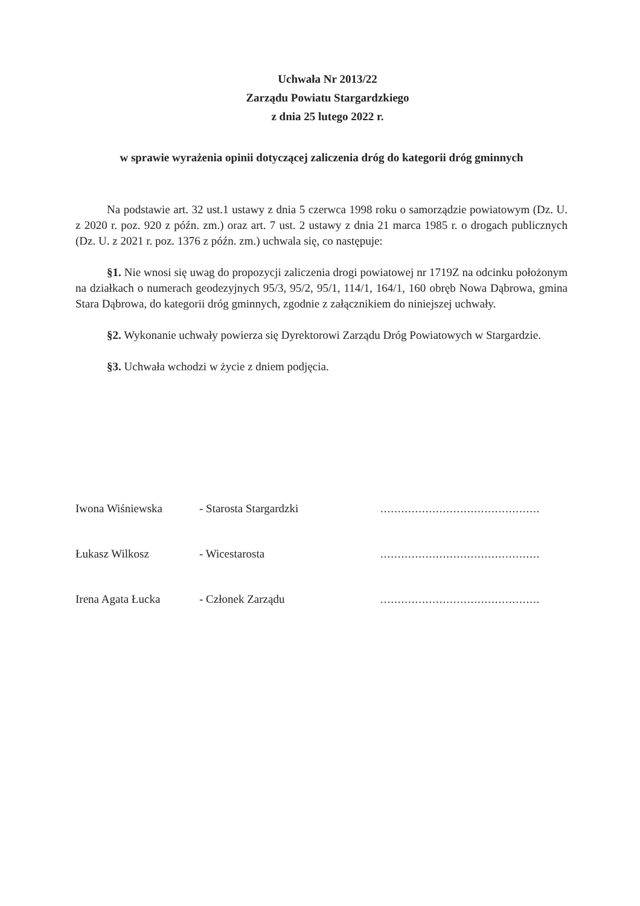Uchwała Nr 2013/22
Zarządu Powiatu Stargardzkiego
z dnia 25 lutego 2022 r.
w sprawie wyrażenia opinii dotyczącej zaliczenia dróg do kategorii dróg gminnych
Na podstawie art. 32 ust.1 ustawy z dnia 5 czerwca 1998 roku o samorządzie powiatowym (Dz. U. z 2020 r. poz. 920 z późn. zm.) oraz art. 7 ust. 2 ustawy z dnia 21 marca 1985 r. o drogach publicznych (Dz. U. z 2021 r. poz. 1376 z późn. zm.) uchwala się, co następuje:
§1. Nie wnosi się uwag do propozycji zaliczenia drogi powiatowej nr 1719Z na odcinku położonym na działkach o numerach geodezyjnych 95/3, 95/2, 95/1, 114/1, 164/1, 160 obręb Nowa Dąbrowa, gmina Stara Dąbrowa, do kategorii dróg gminnych, zgodnie z załącznikiem do niniejszej uchwały.
§2. Wykonanie uchwały powierza się Dyrektorowi Zarządu Dróg Powiatowych w Stargardzie.
§3. Uchwała wchodzi w życie z dniem podjęcia.
| Iwona Wiśniewska | - Starosta Stargardzki | .............................................. |
| Łukasz Wilkosz | - Wicestarosta | .............................................. |
| Irena Agata Łucka | - Członek Zarządu | .............................................. |